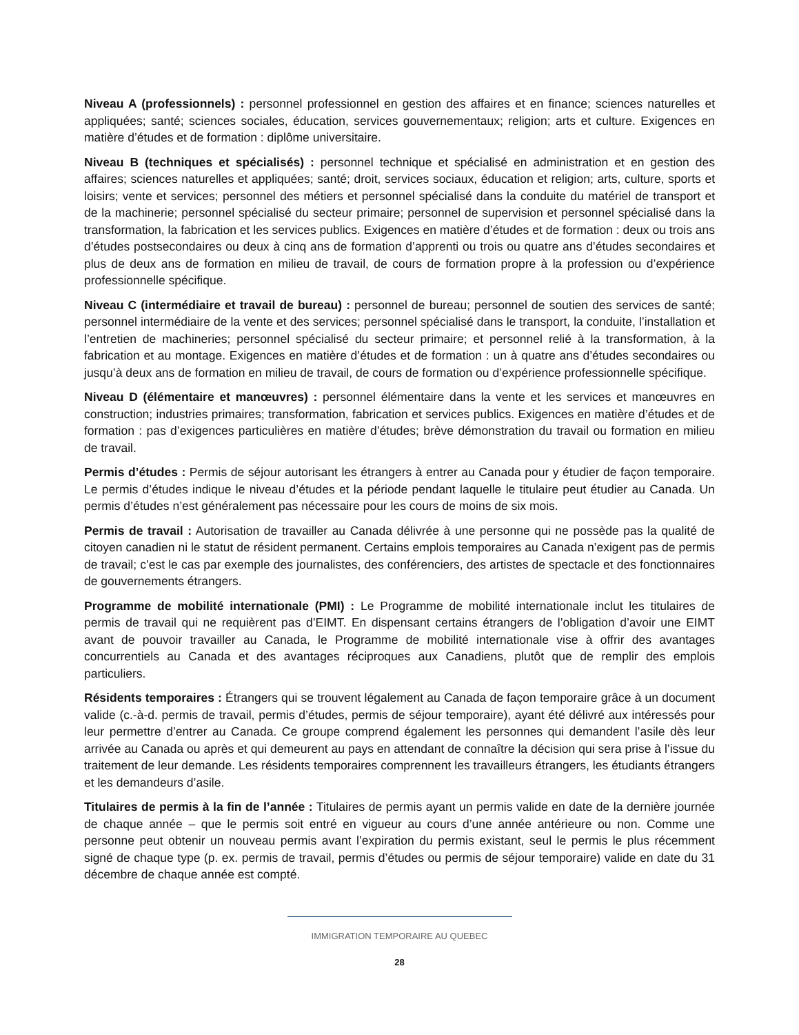Niveau A (professionnels) : personnel professionnel en gestion des affaires et en finance; sciences naturelles et appliquées; santé; sciences sociales, éducation, services gouvernementaux; religion; arts et culture. Exigences en matière d’études et de formation : diplôme universitaire.
Niveau B (techniques et spécialisés) : personnel technique et spécialisé en administration et en gestion des affaires; sciences naturelles et appliquées; santé; droit, services sociaux, éducation et religion; arts, culture, sports et loisirs; vente et services; personnel des métiers et personnel spécialisé dans la conduite du matériel de transport et de la machinerie; personnel spécialisé du secteur primaire; personnel de supervision et personnel spécialisé dans la transformation, la fabrication et les services publics. Exigences en matière d’études et de formation : deux ou trois ans d’études postsecondaires ou deux à cinq ans de formation d’apprenti ou trois ou quatre ans d’études secondaires et plus de deux ans de formation en milieu de travail, de cours de formation propre à la profession ou d’expérience professionnelle spécifique.
Niveau C (intermédiaire et travail de bureau) : personnel de bureau; personnel de soutien des services de santé; personnel intermédiaire de la vente et des services; personnel spécialisé dans le transport, la conduite, l’installation et l’entretien de machineries; personnel spécialisé du secteur primaire; et personnel relié à la transformation, à la fabrication et au montage. Exigences en matière d’études et de formation : un à quatre ans d’études secondaires ou jusqu’à deux ans de formation en milieu de travail, de cours de formation ou d’expérience professionnelle spécifique.
Niveau D (élémentaire et manœuvres) : personnel élémentaire dans la vente et les services et manœuvres en construction; industries primaires; transformation, fabrication et services publics. Exigences en matière d’études et de formation : pas d’exigences particulières en matière d’études; brève démonstration du travail ou formation en milieu de travail.
Permis d’études : Permis de séjour autorisant les étrangers à entrer au Canada pour y étudier de façon temporaire. Le permis d’études indique le niveau d’études et la période pendant laquelle le titulaire peut étudier au Canada. Un permis d’études n’est généralement pas nécessaire pour les cours de moins de six mois.
Permis de travail : Autorisation de travailler au Canada délivrée à une personne qui ne possède pas la qualité de citoyen canadien ni le statut de résident permanent. Certains emplois temporaires au Canada n’exigent pas de permis de travail; c’est le cas par exemple des journalistes, des conférenciers, des artistes de spectacle et des fonctionnaires de gouvernements étrangers.
Programme de mobilité internationale (PMI) : Le Programme de mobilité internationale inclut les titulaires de permis de travail qui ne requièrent pas d’EIMT. En dispensant certains étrangers de l’obligation d’avoir une EIMT avant de pouvoir travailler au Canada, le Programme de mobilité internationale vise à offrir des avantages concurrentiels au Canada et des avantages réciproques aux Canadiens, plutôt que de remplir des emplois particuliers.
Résidents temporaires : Étrangers qui se trouvent légalement au Canada de façon temporaire grâce à un document valide (c.-à-d. permis de travail, permis d’études, permis de séjour temporaire), ayant été délivré aux intéressés pour leur permettre d’entrer au Canada. Ce groupe comprend également les personnes qui demandent l’asile dès leur arrivée au Canada ou après et qui demeurent au pays en attendant de connaître la décision qui sera prise à l’issue du traitement de leur demande. Les résidents temporaires comprennent les travailleurs étrangers, les étudiants étrangers et les demandeurs d’asile.
Titulaires de permis à la fin de l’année : Titulaires de permis ayant un permis valide en date de la dernière journée de chaque année – que le permis soit entré en vigueur au cours d’une année antérieure ou non. Comme une personne peut obtenir un nouveau permis avant l’expiration du permis existant, seul le permis le plus récemment signé de chaque type (p. ex. permis de travail, permis d’études ou permis de séjour temporaire) valide en date du 31 décembre de chaque année est compté.
IMMIGRATION TEMPORAIRE AU QUEBEC
28